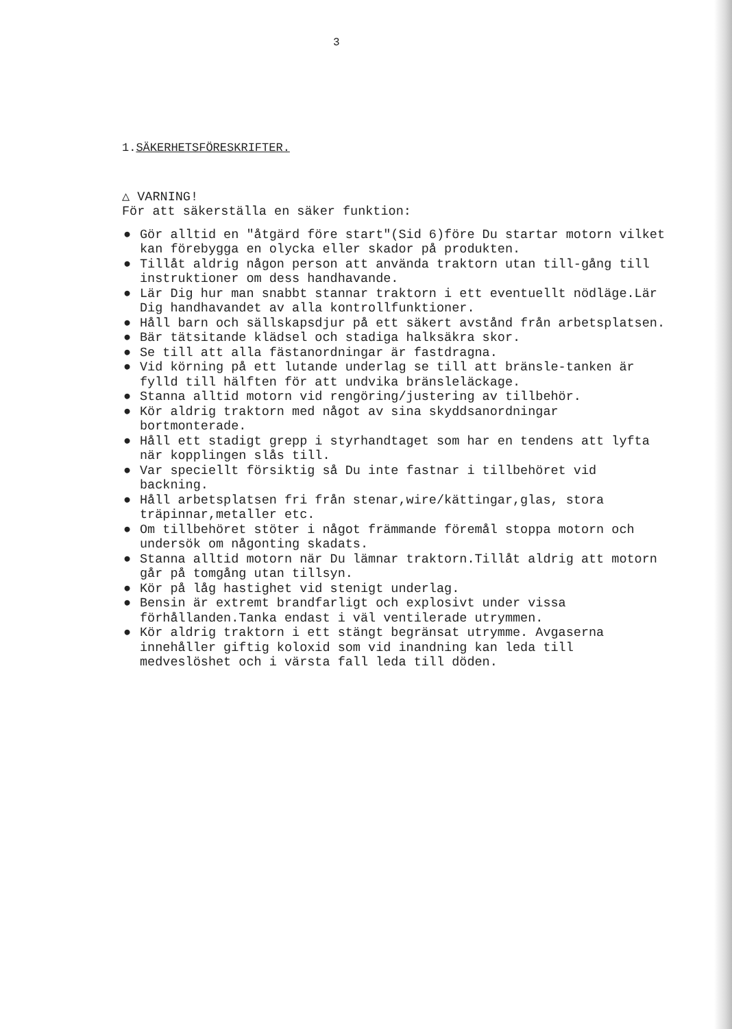3
1.SÄKERHETSFÖRESKRIFTER.
△ VARNING!
För att säkerställa en säker funktion:
● Gör alltid en "åtgärd före start"(Sid 6)före Du startar motorn vilket kan förebygga en olycka eller skador på produkten.
● Tillåt aldrig någon person att använda traktorn utan till-gång till instruktioner om dess handhavande.
● Lär Dig hur man snabbt stannar traktorn i ett eventuellt nödläge.Lär Dig handhavandet av alla kontrollfunktioner.
● Håll barn och sällskapsdjur på ett säkert avstånd från arbetsplatsen.
● Bär tätsitande klädsel och stadiga halksäkra skor.
● Se till att alla fästanordningar är fastdragna.
● Vid körning på ett lutande underlag se till att bränsle-tanken är fylld till hälften för att undvika bränsleläckage.
● Stanna alltid motorn vid rengöring/justering av tillbehör.
● Kör aldrig traktorn med något av sina skyddsanordningar bortmonterade.
● Håll ett stadigt grepp i styrhandtaget som har en tendens att lyfta när kopplingen slås till.
● Var speciellt försiktig så Du inte fastnar i tillbehöret vid backning.
● Håll arbetsplatsen fri från stenar,wire/kättingar,glas, stora träpinnar,metaller etc.
● Om tillbehöret stöter i något främmande föremål stoppa motorn och undersök om någonting skadats.
● Stanna alltid motorn när Du lämnar traktorn.Tillåt aldrig att motorn går på tomgång utan tillsyn.
● Kör på låg hastighet vid stenigt underlag.
● Bensin är extremt brandfarligt och explosivt under vissa förhållanden.Tanka endast i väl ventilerade utrymmen.
● Kör aldrig traktorn i ett stängt begränsat utrymme. Avgaserna innehåller giftig koloxid som vid inandning kan leda till medveslöshet och i värsta fall leda till döden.